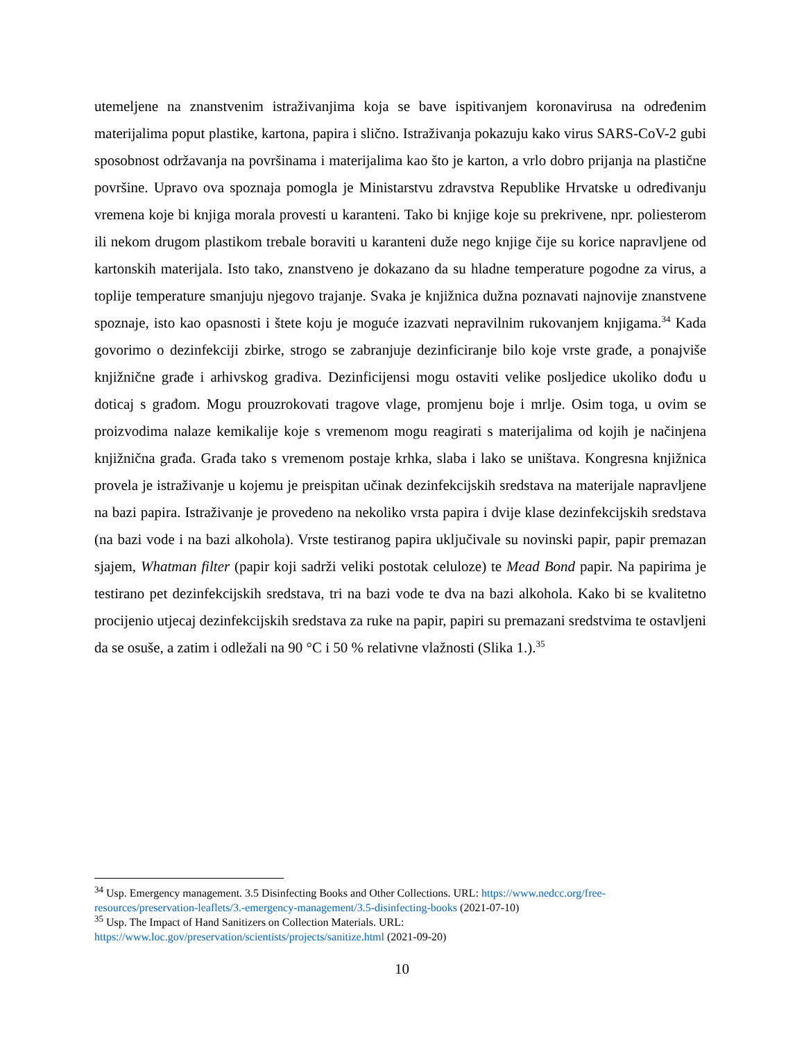utemeljene na znanstvenim istraživanjima koja se bave ispitivanjem koronavirusa na određenim materijalima poput plastike, kartona, papira i slično. Istraživanja pokazuju kako virus SARS-CoV-2 gubi sposobnost održavanja na površinama i materijalima kao što je karton, a vrlo dobro prijanja na plastične površine. Upravo ova spoznaja pomogla je Ministarstvu zdravstva Republike Hrvatske u određivanju vremena koje bi knjiga morala provesti u karanteni. Tako bi knjige koje su prekrivene, npr. poliesterom ili nekom drugom plastikom trebale boraviti u karanteni duže nego knjige čije su korice napravljene od kartonskih materijala. Isto tako, znanstveno je dokazano da su hladne temperature pogodne za virus, a toplije temperature smanjuju njegovo trajanje. Svaka je knjižnica dužna poznavati najnovije znanstvene spoznaje, isto kao opasnosti i štete koju je moguće izazvati nepravilnim rukovanjem knjigama.<sup>34</sup> Kada govorimo o dezinfekciji zbirke, strogo se zabranjuje dezinficiranje bilo koje vrste građe, a ponajviše knjižnične građe i arhivskog gradiva. Dezinficijensi mogu ostaviti velike posljedice ukoliko dođu u doticaj s građom. Mogu prouzrokovati tragove vlage, promjenu boje i mrlje. Osim toga, u ovim se proizvodima nalaze kemikalije koje s vremenom mogu reagirati s materijalima od kojih je načinjena knjižnična građa. Građa tako s vremenom postaje krhka, slaba i lako se uništava. Kongresna knjižnica provela je istraživanje u kojemu je preispitan učinak dezinfekcijskih sredstava na materijale napravljene na bazi papira. Istraživanje je provedeno na nekoliko vrsta papira i dvije klase dezinfekcijskih sredstava (na bazi vode i na bazi alkohola). Vrste testiranog papira uključivale su novinski papir, papir premazan sjajem, Whatman filter (papir koji sadrži veliki postotak celuloze) te Mead Bond papir. Na papirima je testirano pet dezinfekcijskih sredstava, tri na bazi vode te dva na bazi alkohola. Kako bi se kvalitetno procijenio utjecaj dezinfekcijskih sredstava za ruke na papir, papiri su premazani sredstvima te ostavljeni da se osuše, a zatim i odležali na 90 °C i 50 % relativne vlažnosti (Slika 1.).<sup>35</sup>
<sup>34</sup> Usp. Emergency management. 3.5 Disinfecting Books and Other Collections. URL: https://www.nedcc.org/free-resources/preservation-leaflets/3.-emergency-management/3.5-disinfecting-books (2021-07-10)
<sup>35</sup> Usp. The Impact of Hand Sanitizers on Collection Materials. URL:
https://www.loc.gov/preservation/scientists/projects/sanitize.html (2021-09-20)
10